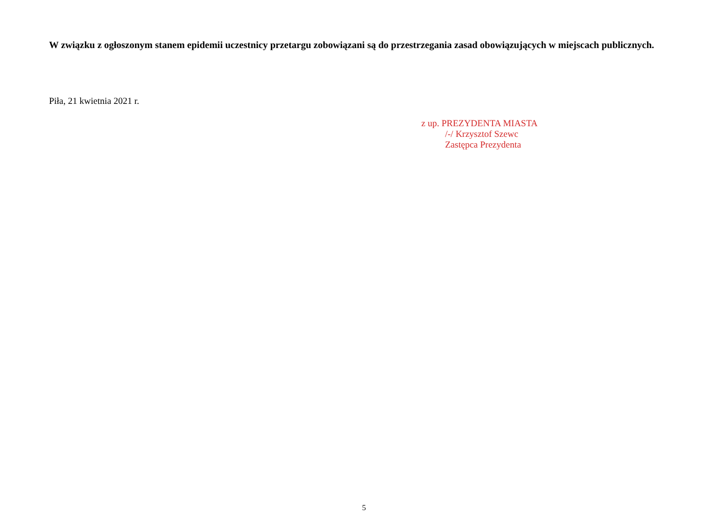W związku z ogłoszonym stanem epidemii uczestnicy przetargu zobowiązani są do przestrzegania zasad obowiązujących w miejscach publicznych.
Piła, 21 kwietnia 2021 r.
z up. PREZYDENTA MIASTA
/-/ Krzysztof Szewc
Zastępca Prezydenta
5